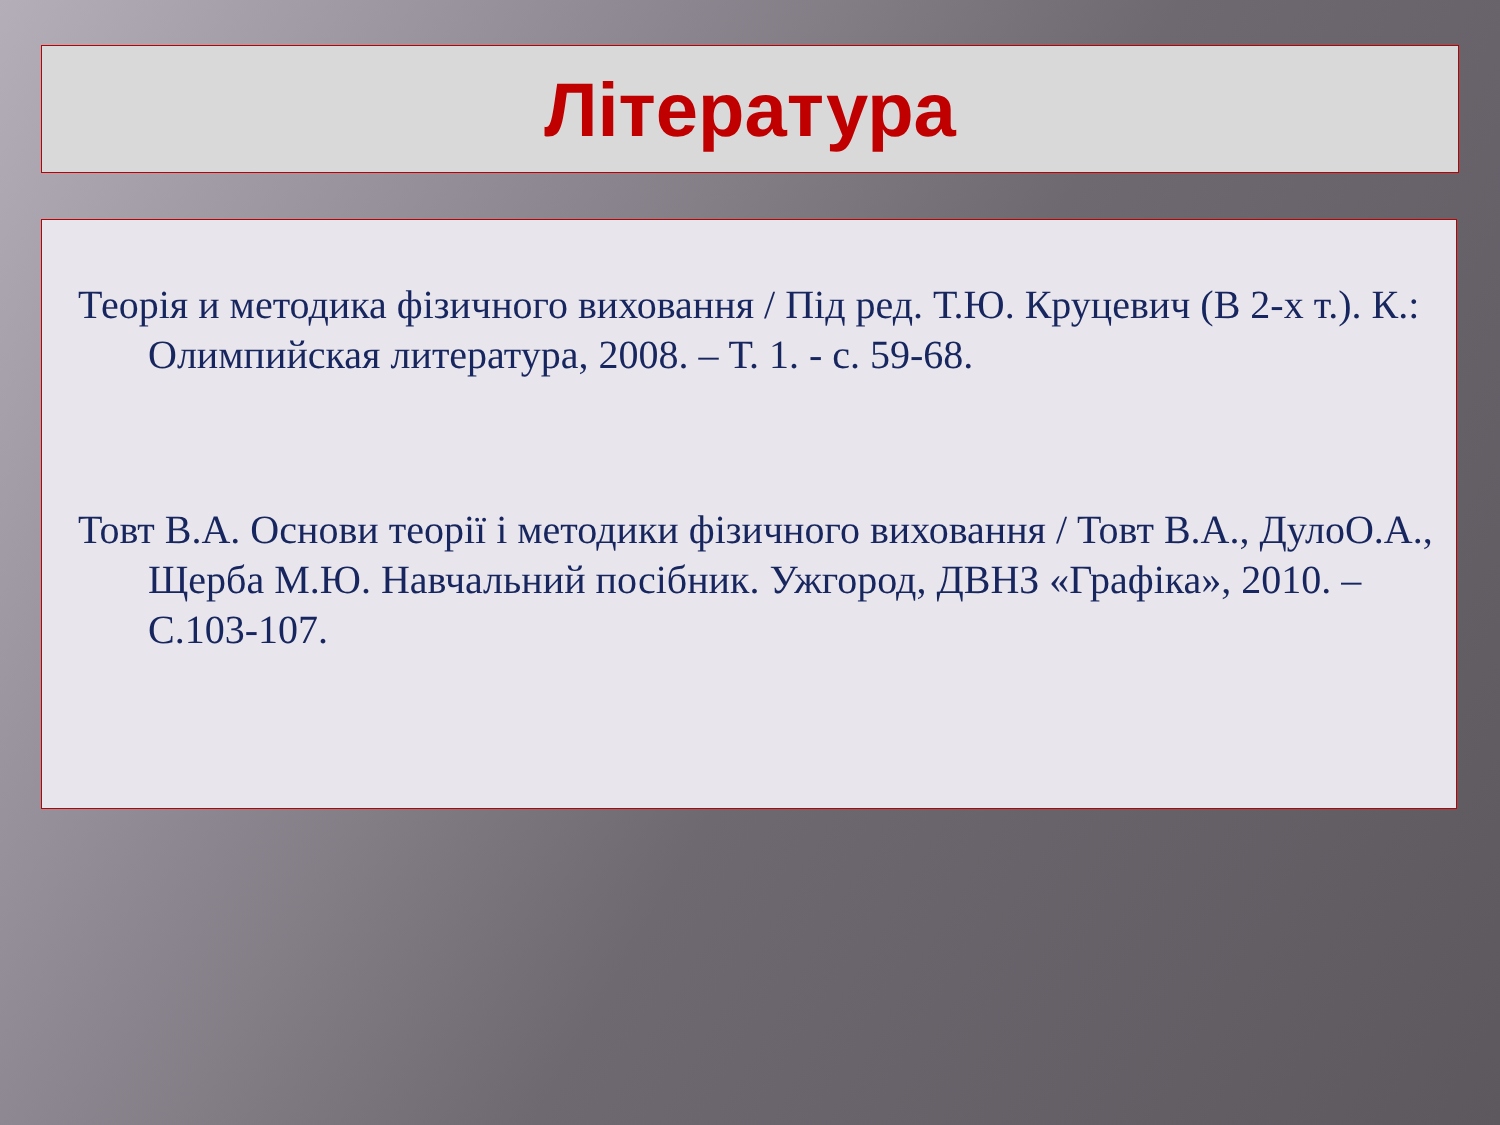Література
Теорія и методика фізичного виховання / Під ред. Т.Ю. Круцевич (В 2-х т.). К.: Олимпийская литература, 2008. – Т. 1. - с. 59-68.
Товт В.А. Основи теорії і методики фізичного виховання / Товт В.А., ДулоО.А., Щерба М.Ю. Навчальний посібник. Ужгород, ДВНЗ «Графіка», 2010. – С.103-107.